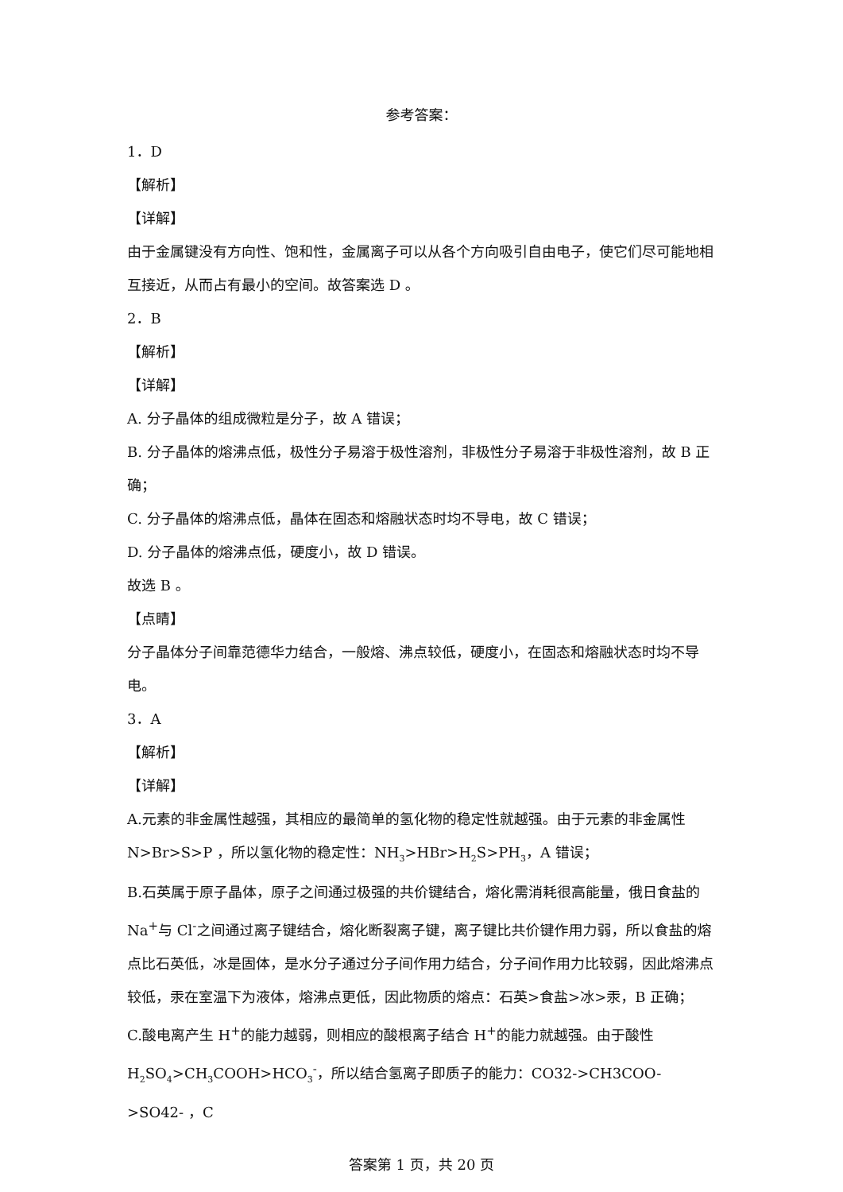参考答案：
1．D
【解析】
【详解】
由于金属键没有方向性、饱和性，金属离子可以从各个方向吸引自由电子，使它们尽可能地相互接近，从而占有最小的空间。故答案选 D 。
2．B
【解析】
【详解】
A. 分子晶体的组成微粒是分子，故 A 错误；
B. 分子晶体的熔沸点低，极性分子易溶于极性溶剂，非极性分子易溶于非极性溶剂，故 B 正确；
C. 分子晶体的熔沸点低，晶体在固态和熔融状态时均不导电，故 C 错误；
D. 分子晶体的熔沸点低，硬度小，故 D 错误。
故选 B 。
【点睛】
分子晶体分子间靠范德华力结合，一般熔、沸点较低，硬度小，在固态和熔融状态时均不导电。
3．A
【解析】
【详解】
A.元素的非金属性越强，其相应的最简单的氢化物的稳定性就越强。由于元素的非金属性 N>Br>S>P ，所以氢化物的稳定性：NH<sub>3</sub>>HBr>H<sub>2</sub>S>PH<sub>3</sub>，A 错误；
B.石英属于原子晶体，原子之间通过极强的共价键结合，熔化需消耗很高能量，俄日食盐的 Na<sup>+</sup>与 Cl<sup>-</sup>之间通过离子键结合，熔化断裂离子键，离子键比共价键作用力弱，所以食盐的熔点比石英低，冰是固体，是水分子通过分子间作用力结合，分子间作用力比较弱，因此熔沸点较低，汞在室温下为液体，熔沸点更低，因此物质的熔点：石英>食盐>冰>汞，B 正确；
C.酸电离产生 H<sup>+</sup>的能力越弱，则相应的酸根离子结合 H<sup>+</sup>的能力就越强。由于酸性 H<sub>2</sub>SO<sub>4</sub>>CH<sub>3</sub>COOH>HCO<sub>3</sub><sup>-</sup>，所以结合氢离子即质子的能力：CO32->CH3COO->SO42- ，C
答案第 1 页，共 20 页